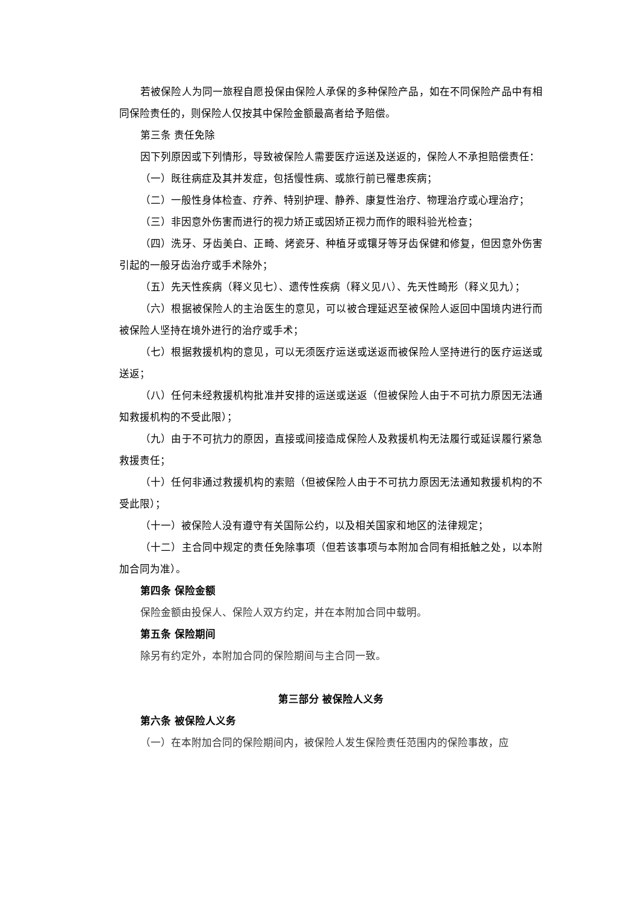若被保险人为同一旅程自愿投保由保险人承保的多种保险产品，如在不同保险产品中有相同保险责任的，则保险人仅按其中保险金额最高者给予赔偿。
第三条 责任免除
因下列原因或下列情形，导致被保险人需要医疗运送及送返的，保险人不承担赔偿责任：
（一）既往病症及其并发症，包括慢性病、或旅行前已罹患疾病；
（二）一般性身体检查、疗养、特别护理、静养、康复性治疗、物理治疗或心理治疗；
（三）非因意外伤害而进行的视力矫正或因矫正视力而作的眼科验光检查；
（四）洗牙、牙齿美白、正畸、烤瓷牙、种植牙或镶牙等牙齿保健和修复，但因意外伤害引起的一般牙齿治疗或手术除外；
（五）先天性疾病（释义见七）、遗传性疾病（释义见八）、先天性畸形（释义见九）；
（六）根据被保险人的主治医生的意见，可以被合理延迟至被保险人返回中国境内进行而被保险人坚持在境外进行的治疗或手术；
（七）根据救援机构的意见，可以无须医疗运送或送返而被保险人坚持进行的医疗运送或送返；
（八）任何未经救援机构批准并安排的运送或送返（但被保险人由于不可抗力原因无法通知救援机构的不受此限）；
（九）由于不可抗力的原因，直接或间接造成保险人及救援机构无法履行或延误履行紧急救援责任；
（十）任何非通过救援机构的索赔（但被保险人由于不可抗力原因无法通知救援机构的不受此限）；
（十一）被保险人没有遵守有关国际公约，以及相关国家和地区的法律规定；
（十二）主合同中规定的责任免除事项（但若该事项与本附加合同有相抵触之处，以本附加合同为准）。
第四条 保险金额
保险金额由投保人、保险人双方约定，并在本附加合同中载明。
第五条 保险期间
除另有约定外，本附加合同的保险期间与主合同一致。
第三部分 被保险人义务
第六条 被保险人义务
（一）在本附加合同的保险期间内，被保险人发生保险责任范围内的保险事故，应